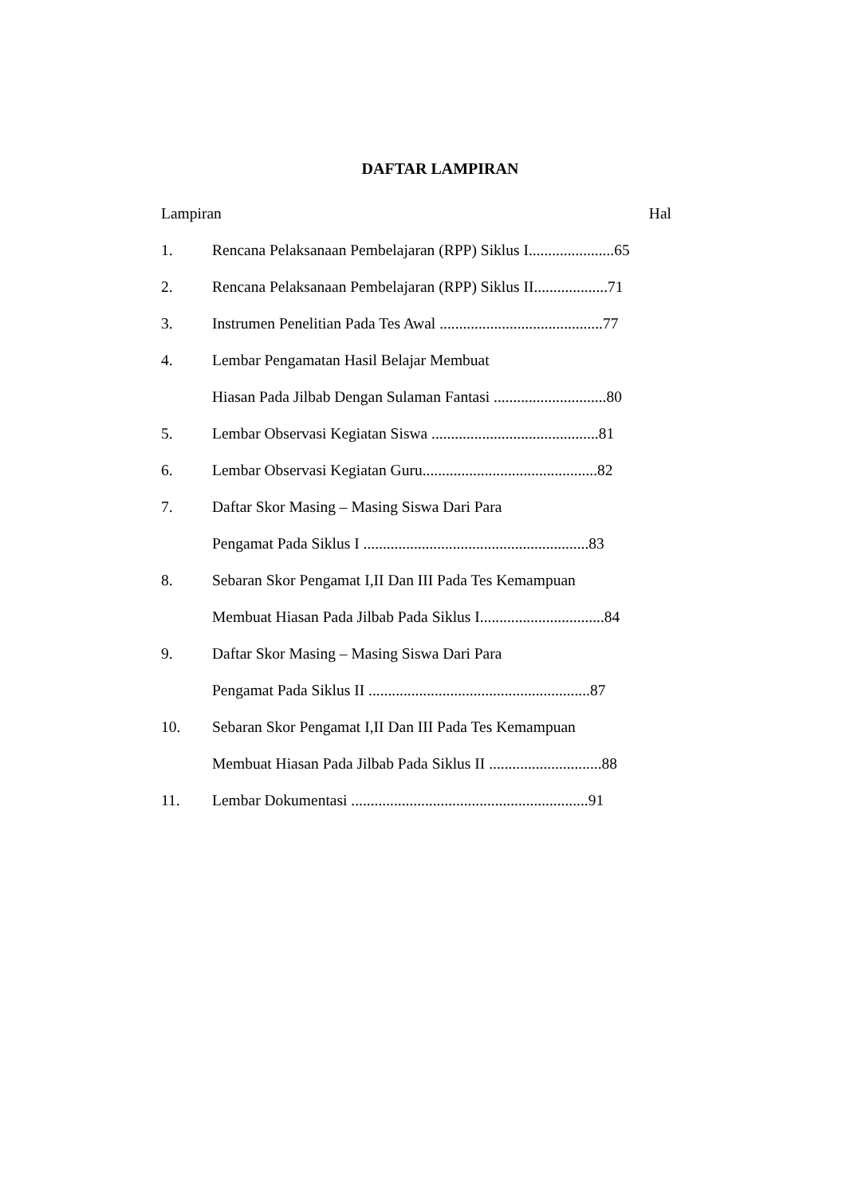DAFTAR LAMPIRAN
Lampiran Hal
1. Rencana Pelaksanaan Pembelajaran (RPP) Siklus I......................65
2. Rencana Pelaksanaan Pembelajaran (RPP) Siklus II...................71
3. Instrumen Penelitian Pada Tes Awal ..........................................77
4. Lembar Pengamatan Hasil Belajar Membuat
Hiasan Pada Jilbab Dengan Sulaman Fantasi .............................80
5. Lembar Observasi Kegiatan Siswa ...........................................81
6. Lembar Observasi Kegiatan Guru.............................................82
7. Daftar Skor Masing – Masing Siswa Dari Para
Pengamat Pada Siklus I ..........................................................83
8. Sebaran Skor Pengamat I,II Dan III Pada Tes Kemampuan
Membuat Hiasan Pada Jilbab Pada Siklus I................................84
9. Daftar Skor Masing – Masing Siswa Dari Para
Pengamat Pada Siklus II .........................................................87
10. Sebaran Skor Pengamat I,II Dan III Pada Tes Kemampuan
Membuat Hiasan Pada Jilbab Pada Siklus II .............................88
11. Lembar Dokumentasi .............................................................91